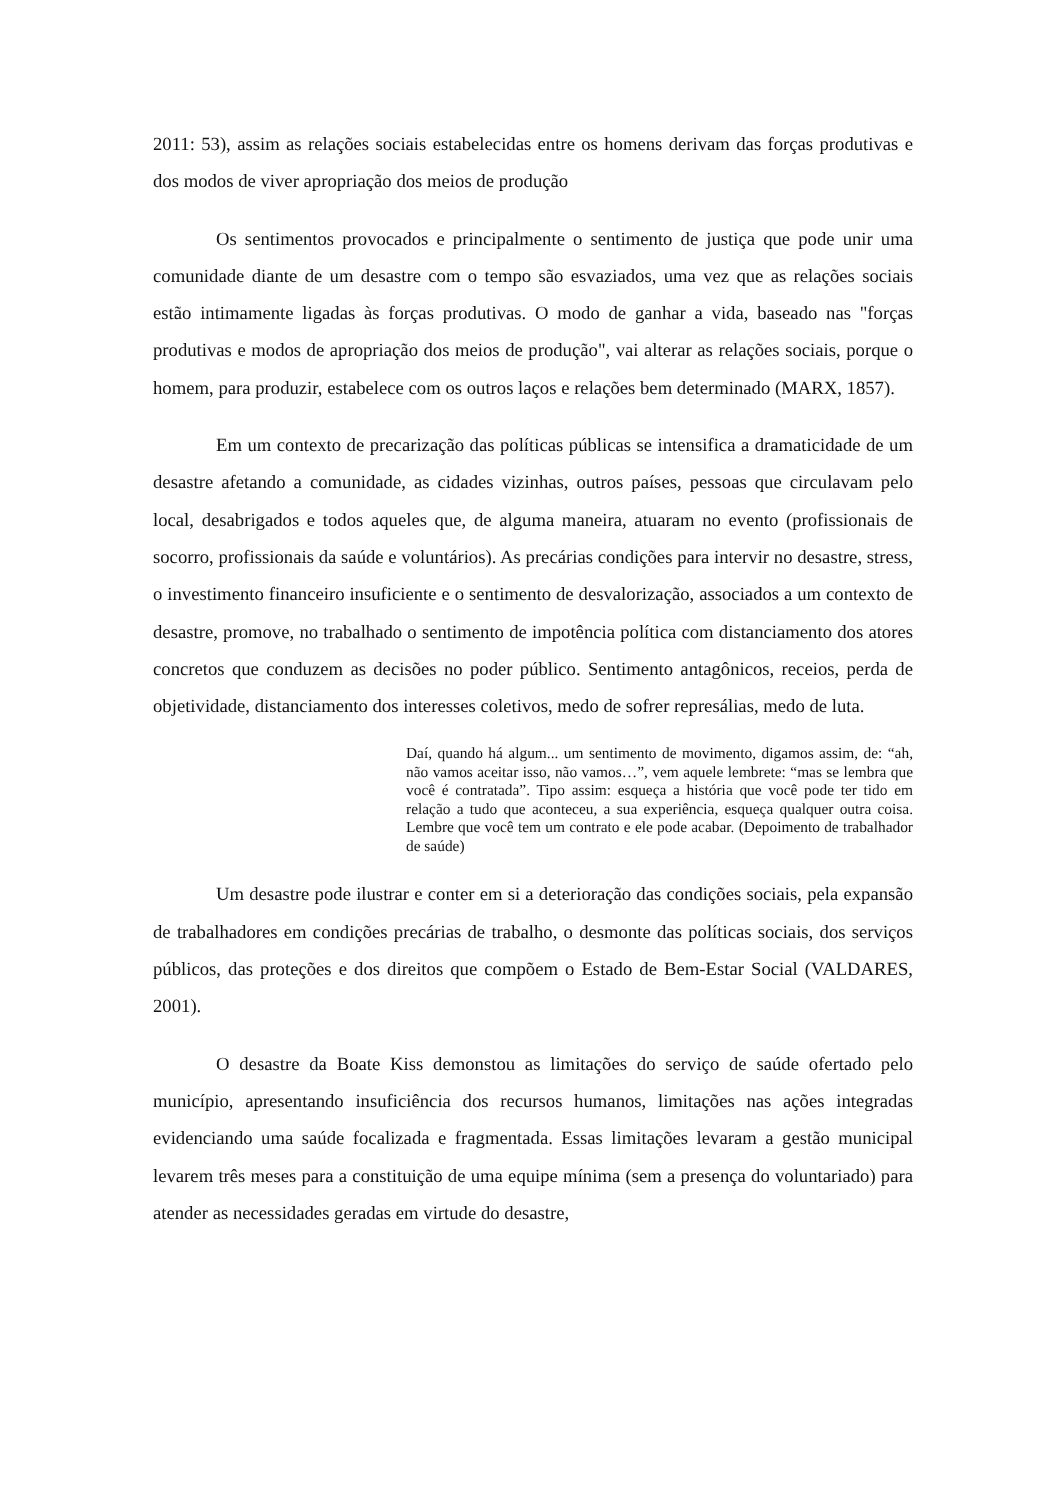2011: 53), assim as relações sociais estabelecidas entre os homens derivam das forças produtivas e dos modos de viver apropriação dos meios de produção
Os sentimentos provocados e principalmente o sentimento de justiça que pode unir uma comunidade diante de um desastre com o tempo são esvaziados, uma vez que as relações sociais estão intimamente ligadas às forças produtivas. O modo de ganhar a vida, baseado nas "forças produtivas e modos de apropriação dos meios de produção", vai alterar as relações sociais, porque o homem, para produzir, estabelece com os outros laços e relações bem determinado (MARX, 1857).
Em um contexto de precarização das políticas públicas se intensifica a dramaticidade de um desastre afetando a comunidade, as cidades vizinhas, outros países, pessoas que circulavam pelo local, desabrigados e todos aqueles que, de alguma maneira, atuaram no evento (profissionais de socorro, profissionais da saúde e voluntários). As precárias condições para intervir no desastre, stress, o investimento financeiro insuficiente e o sentimento de desvalorização, associados a um contexto de desastre, promove, no trabalhado o sentimento de impotência política com distanciamento dos atores concretos que conduzem as decisões no poder público. Sentimento antagônicos, receios, perda de objetividade, distanciamento dos interesses coletivos, medo de sofrer represálias, medo de luta.
Daí, quando há algum... um sentimento de movimento, digamos assim, de: “ah, não vamos aceitar isso, não vamos…”, vem aquele lembrete: “mas se lembra que você é contratada”. Tipo assim: esqueça a história que você pode ter tido em relação a tudo que aconteceu, a sua experiência, esqueça qualquer outra coisa. Lembre que você tem um contrato e ele pode acabar. (Depoimento de trabalhador de saúde)
Um desastre pode ilustrar e conter em si a deterioração das condições sociais, pela expansão de trabalhadores em condições precárias de trabalho, o desmonte das políticas sociais, dos serviços públicos, das proteções e dos direitos que compõem o Estado de Bem-Estar Social (VALDARES, 2001).
O desastre da Boate Kiss demonstou as limitações do serviço de saúde ofertado pelo município, apresentando insuficiência dos recursos humanos, limitações nas ações integradas evidenciando uma saúde focalizada e fragmentada. Essas limitações levaram a gestão municipal levarem três meses para a constituição de uma equipe mínima (sem a presença do voluntariado) para atender as necessidades geradas em virtude do desastre,